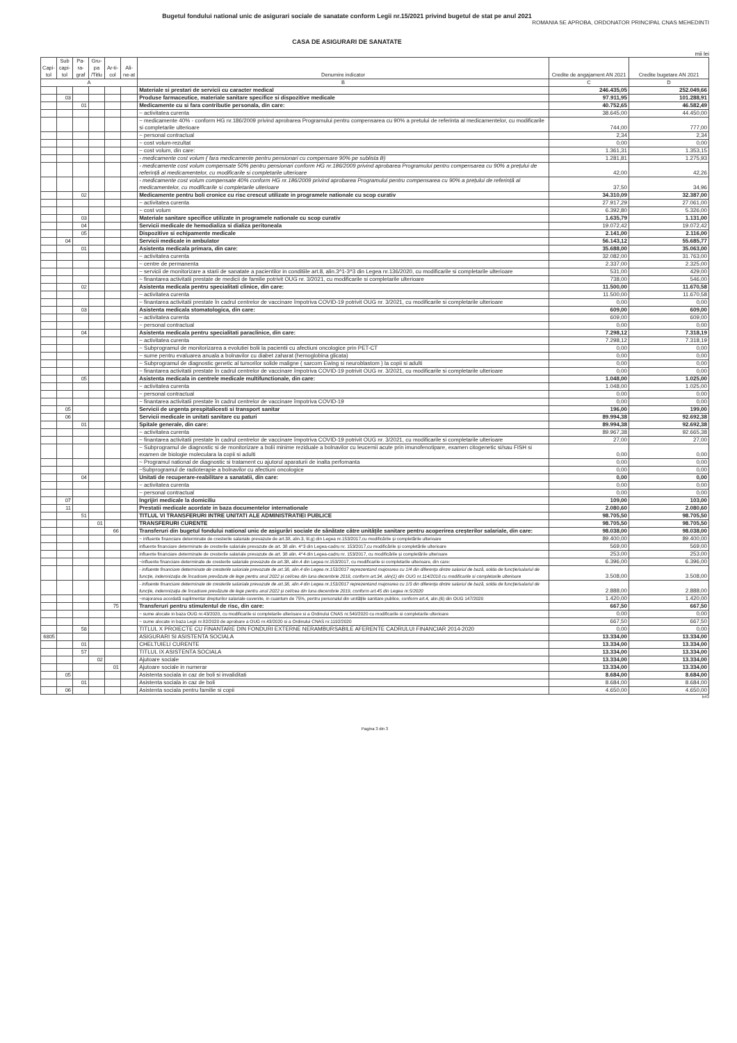Bugetul fondului national unic de asigurari sociale de sanatate conform Legii nr.15/2021 privind bugetul de stat pe anul 2021
ROMANIA SE APROBA, ORDONATOR PRINCIPAL CNAS MEHEDINTI
CASA DE ASIGURARI DE SANATATE
mii lei
| Capi-tol | Sub capi-tol | Pa-ra-graf | Gru-pa /Titlu | Ar-ti-col | Ali-ne-at | Denumire indicator | Credite de angajament AN 2021 | Credite bugetare AN 2021 |
| --- | --- | --- | --- | --- | --- | --- | --- | --- |
| A | | | | | | B | C | D |
| | | | | | | Materiale si prestari de servicii cu caracter medical | 246.435,05 | 252.049,66 |
| | 03 | | | | | Produse farmaceutice, materiale sanitare specifice si dispozitive medicale | 97.911,95 | 101.288,91 |
| | | 01 | | | | Medicamente cu si fara contributie personala, din care: | 40.752,65 | 46.582,49 |
| | | | | | | ~ activitatea curenta | 38.645,00 | 44.450,00 |
| | | | | | | ~ medicamente 40% - conform HG nr.186/2009 privind aprobarea Programului pentru compensarea cu 90% a pretului de referinta al medicamentelor, cu modificarile si completarile ulterioare | 744,00 | 777,00 |
| | | | | | | ~ personal contractual | 2,34 | 2,34 |
| | | | | | | ~ cost volum-rezultat | 0,00 | 0,00 |
| | | | | | | ~ cost volum, din care: | 1.361,31 | 1.353,15 |
| | | | | | | - medicamente cost volum ( fara medicamente pentru pensionari cu compensare 90% pe sublista B) | 1.281,81 | 1.275,93 |
| | | | | | | - medicamente cost volum compensate 50% pentru pensionari conform HG nr.186/2009 privind aprobarea Programului pentru compensarea cu 90% a prețului de referință al medicamentelor, cu modificarile si completarile ulterioare | 42,00 | 42,26 |
| | | | | | | - medicamente cost volum compensate 40% conform HG nr.186/2009 privind aprobarea Programului pentru compensarea cu 90% a prețului de referință al medicamentelor, cu modificarile si completarile ulterioare | 37,50 | 34,96 |
| | | 02 | | | | Medicamente pentru boli cronice cu risc crescut utilizate in programele nationale cu scop curativ | 34.310,09 | 32.387,00 |
| | | | | | | ~ activitatea curenta | 27.917,29 | 27.061,00 |
| | | | | | | ~ cost volum | 6.392,80 | 5.326,00 |
| | | 03 | | | | Materiale sanitare specifice utilizate in programele nationale cu scop curativ | 1.635,79 | 1.131,00 |
| | | 04 | | | | Servicii medicale de hemodializa si dializa peritoneala | 19.072,42 | 19.072,42 |
| | | 05 | | | | Dispozitive si echipamente medicale | 2.141,00 | 2.116,00 |
| | 04 | | | | | Servicii medicale in ambulator | 56.143,12 | 55.685,77 |
| | | 01 | | | | Asistenta medicala primara, din care: | 35.688,00 | 35.063,00 |
| | | | | | | ~ activitatea curenta | 32.082,00 | 31.763,00 |
| | | | | | | ~ centre de permanenta | 2.337,00 | 2.325,00 |
| | | | | | | ~ servicii de monitorizare a starii de sanatate a pacientilor in conditiile art.8, alin.3^1-3^3 din Legea nr.136/2020, cu modificarile si completarile ulterioare | 531,00 | 429,00 |
| | | | | | | ~ finantarea activitatii prestate de medicii de familie potrivit OUG nr. 3/2021, cu modificarile si completarile ulterioare | 738,00 | 546,00 |
| | | 02 | | | | Asistenta medicala pentru specialitati clinice, din care: | 11.500,00 | 11.670,58 |
| | | | | | | ~ activitatea curenta | 11.500,00 | 11.670,58 |
| | | | | | | ~ finantarea activitatii prestate în cadrul centrelor de vaccinare împotriva COVID-19 potrivit OUG nr. 3/2021, cu modificarile si completarile ulterioare | 0,00 | 0,00 |
| | | 03 | | | | Asistenta medicala stomatologica, din care: | 609,00 | 609,00 |
| | | | | | | ~ activitatea curenta | 609,00 | 609,00 |
| | | | | | | ~ personal contractual | 0,00 | 0,00 |
| | | 04 | | | | Asistenta medicala pentru specialitati paraclinice, din care: | 7.298,12 | 7.318,19 |
| | | | | | | ~ activitatea curenta | 7.298,12 | 7.318,19 |
| | | | | | | ~ Subprogramul de monitorizarea a evolutiei bolii la pacientii cu afectiuni oncologice prin PET-CT | 0,00 | 0,00 |
| | | | | | | ~ sume pentru evaluarea anuala a bolnavilor cu diabet zaharat (hemoglobina glicata) | 0,00 | 0,00 |
| | | | | | | ~ Subprogramul de diagnostic genetic al tumorilor solide maligne ( sarcom Ewing si neuroblastom ) la copii si adulti | 0,00 | 0,00 |
| | | | | | | ~ finantarea activitatii prestate în cadrul centrelor de vaccinare împotriva COVID-19 potrivit OUG nr. 3/2021, cu modificarile si completarile ulterioare | 0,00 | 0,00 |
| | | 05 | | | | Asistenta medicala in centrele medicale multifunctionale, din care: | 1.048,00 | 1.025,00 |
| | | | | | | ~ activitatea curenta | 1.048,00 | 1.025,00 |
| | | | | | | ~ personal contractual | 0,00 | 0,00 |
| | | | | | | ~ finantarea activitatii prestate în cadrul centrelor de vaccinare împotriva COVID-19 | 0,00 | 0,00 |
| | 05 | | | | | Servicii de urgenta prespitalicesti si transport sanitar | 196,00 | 199,00 |
| | 06 | | | | | Servicii medicale in unitati sanitare cu paturi | 89.994,38 | 92.692,38 |
| | | 01 | | | | Spitale generale, din care: | 89.994,38 | 92.692,38 |
| | | | | | | ~ activitatea curenta | 89.967,38 | 92.665,38 |
| | | | | | | ~ finantarea activitatii prestate în cadrul centrelor de vaccinare împotriva COVID-19 potrivit OUG nr. 3/2021, cu modificarile si completarile ulterioare | 27,00 | 27,00 |
| | | | | | | ~ Subprogramul de diagnostic si de monitorizare a bolii minime reziduale a bolnavilor cu leucemii acute prin imunofenotipare, examen citogenetic si/sau FISH si examen de biologie moleculara la copii si adulti | 0,00 | 0,00 |
| | | | | | | ~ Programul national de diagnostic si tratament cu ajutorul aparaturii de inalta perfomanta | 0,00 | 0,00 |
| | | | | | | ~Subprogramul de radioterapie a bolnavilor cu afectiuni oncologice | 0,00 | 0,00 |
| | | 04 | | | | Unitati de recuperare-reabilitare a sanatatii, din care: | 0,00 | 0,00 |
| | | | | | | ~ activitatea curenta | 0,00 | 0,00 |
| | | | | | | ~ personal contractual | 0,00 | 0,00 |
| | 07 | | | | | Ingrijiri medicale la domiciliu | 109,00 | 103,00 |
| | 11 | | | | | Prestatii medicale acordate in baza documentelor internationale | 2.080,60 | 2.080,60 |
| | | 51 | | | | TITLUL VI TRANSFERURI INTRE UNITATI ALE ADMINISTRATIEI PUBLICE | 98.705,50 | 98.705,50 |
| | | | 01 | | | TRANSFERURI CURENTE | 98.705,50 | 98.705,50 |
| | | | | 66 | | Transferuri din bugetul fondului national unic de asigurări sociale de sănătate către unitățile sanitare pentru acoperirea creșterilor salariale, din care: | 98.038,00 | 98.038,00 |
| | | | | | | ~ influente financiare determinate de cresterile salariale prevazute de art.38, alin.3, lit.g) din Legea nr.153/2017,cu modificările și completările ulterioare | 89.400,00 | 89.400,00 |
| | | | | | | influente financiare determinate de cresterile salariale prevazute de art. 38 alin. 4^3 din Legea-cadru nr. 153/2017,cu modificările și completările ulterioare | 569,00 | 569,00 |
| | | | | | | influente financiare determinate de cresterile salariale prevazute de art. 38 alin. 4^4 din Legea-cadru nr. 153/2017, cu modificările și completările ulterioare | 253,00 | 253,00 |
| | | | | | | ~influente financiare determinate de cresterile salariale prevazute de art.38, alin.4 din Legea nr.153/2017, cu modificarile si completarile ulterioare, din care: | 6.396,00 | 6.396,00 |
| | | | | | | - influente financiare determinate de cresterile salariale prevazute de art.38, alin.4 din Legea nr.153/2017 reprezentand majorarea cu 1/4 din diferența dintre salariul de bază, solda de funcție/salariul de funcție, indemnizația de încadrare prevăzute de lege pentru anul 2022 și cel/cea din luna decembrie 2018, conform art.34, alin(1) din OUG nr.114/2018 cu modificarile si completarile ulterioare | 3.508,00 | 3.508,00 |
| | | | | | | - influente financiare determinate de cresterile salariale prevazute de art.38, alin.4 din Legea nr.153/2017 reprezentand majorarea cu 1/3 din diferența dintre salariul de bază, solda de funcție/salariul de funcție, indemnizația de încadrare prevăzute de lege pentru anul 2022 și cel/cea din luna decembrie 2019, conform art.45 din Legea nr.5/2020 | 2.888,00 | 2.888,00 |
| | | | | | | ~majorarea acordată suplimentar drepturilor salariale cuvenite, in cuantum de 75%, pentru personalul din unitățile sanitare publice, conform art.4, alin.(6) din OUG 147/2020 | 1.420,00 | 1.420,00 |
| | | | | 75 | | Transferuri pentru stimulentul de risc, din care: | 667,50 | 667,50 |
| | | | | | | ~ sume alocate in baza OUG nr.43/2020, cu modificarile si completarile ulterioare si a Ordinului CNAS nr.540/2020 cu modificarile si completarile ulterioare | 0,00 | 0,00 |
| | | | | | | ~ sume alocate in baza Legii nr.82/2020 de aprobare a OUG nr.43/2020 si a Ordinului CNAS nr.1192/2020 | 667,50 | 667,50 |
| | | 58 | | | | TITLUL X PROIECTE CU FINANTARE DIN FONDURI EXTERNE NERAMBURSABILE AFERENTE CADRULUI FINANCIAR 2014-2020 | 0,00 | 0,00 |
| 6805 | | | | | | ASIGURARI SI ASISTENTA SOCIALA | 13.334,00 | 13.334,00 |
| | | 01 | | | | CHELTUIELI CURENTE | 13.334,00 | 13.334,00 |
| | | 57 | | | | TITLUL IX ASISTENTA SOCIALA | 13.334,00 | 13.334,00 |
| | | | 02 | | | Ajutoare sociale | 13.334,00 | 13.334,00 |
| | | | | 01 | | Ajutoare sociale in numerar | 13.334,00 | 13.334,00 |
| | 05 | | | | | Asistenta sociala in caz de boli si invaliditati | 8.684,00 | 8.684,00 |
| | | 01 | | | | Asistenta sociala in caz de boli | 8.684,00 | 8.684,00 |
| | 06 | | | | | Asistenta sociala pentru familie si copii | 4.650,00 | 4.650,00 |
b43
Pagina 3 din 3